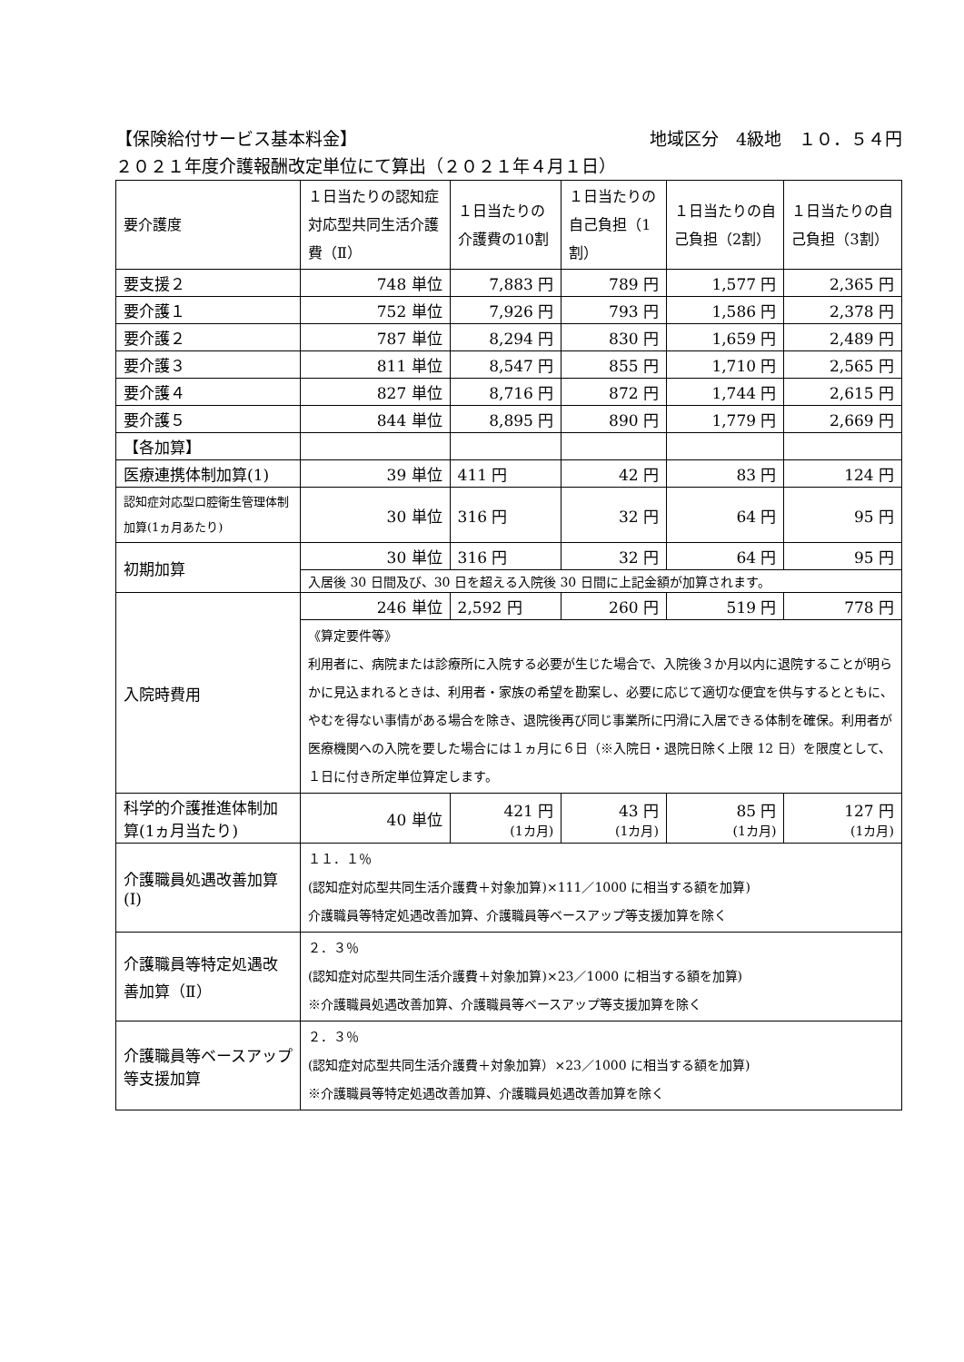【保険給付サービス基本料金】 地域区分　4級地　１０．５４円
２０２１年度介護報酬改定単位にて算出（２０２１年４月１日）
| 要介護度 | １日当たりの認知症対応型共同生活介護費（Ⅱ） | １日当たりの介護費の10割 | １日当たりの自己負担（1割） | １日当たりの自己負担（2割） | １日当たりの自己負担（3割） |
| --- | --- | --- | --- | --- | --- |
| 要支援２ | 748 単位 | 7,883 円 | 789 円 | 1,577 円 | 2,365 円 |
| 要介護１ | 752 単位 | 7,926 円 | 793 円 | 1,586 円 | 2,378 円 |
| 要介護２ | 787 単位 | 8,294 円 | 830 円 | 1,659 円 | 2,489 円 |
| 要介護３ | 811 単位 | 8,547 円 | 855 円 | 1,710 円 | 2,565 円 |
| 要介護４ | 827 単位 | 8,716 円 | 872 円 | 1,744 円 | 2,615 円 |
| 要介護５ | 844 単位 | 8,895 円 | 890 円 | 1,779 円 | 2,669 円 |
| 【各加算】 | | | | | |
| 医療連携体制加算(1) | 39 単位 | 411 円 | 42 円 | 83 円 | 124 円 |
| 認知症対応型口腔衛生管理体制加算(1ヵ月あたり) | 30 単位 | 316 円 | 32 円 | 64 円 | 95 円 |
| 初期加算 | 30 単位 | 316 円 | 32 円 | 64 円 | 95 円 |
| | 入居後 30 日間及び、30 日を超える入院後 30 日間に上記金額が加算されます。 | | | | |
| 入院時費用 | 246 単位 | 2,592 円 | 260 円 | 519 円 | 778 円 |
| | 《算定要件等》 利用者に、病院または診療所に入院する必要が生じた場合で、入院後３か月以内に退院することが明らかに見込まれるときは、利用者・家族の希望を勘案し、必要に応じて適切な便宜を供与するとともに、やむを得ない事情がある場合を除き、退院後再び同じ事業所に円滑に入居できる体制を確保。利用者が医療機関への入院を要した場合には１ヵ月に６日（※入院日・退院日除く上限 12 日）を限度として、１日に付き所定単位算定します。 | | | | |
| 科学的介護推進体制加算(1ヵ月当たり) | 40 単位 | 421 円 (1カ月) | 43 円 (1カ月) | 85 円 (1カ月) | 127 円 (1カ月) |
| 介護職員処遇改善加算(Ⅰ) | １１．１％ (認知症対応型共同生活介護費＋対象加算)×111／1000 に相当する額を加算) 介護職員等特定処遇改善加算、介護職員等ベースアップ等支援加算を除く | | | | |
| 介護職員等特定処遇改善加算（Ⅱ） | ２．３％ (認知症対応型共同生活介護費＋対象加算)×23／1000 に相当する額を加算) ※介護職員処遇改善加算、介護職員等ベースアップ等支援加算を除く | | | | |
| 介護職員等ベースアップ等支援加算 | ２．３％ (認知症対応型共同生活介護費＋対象加算）×23／1000 に相当する額を加算) ※介護職員等特定処遇改善加算、介護職員処遇改善加算を除く | | | | |